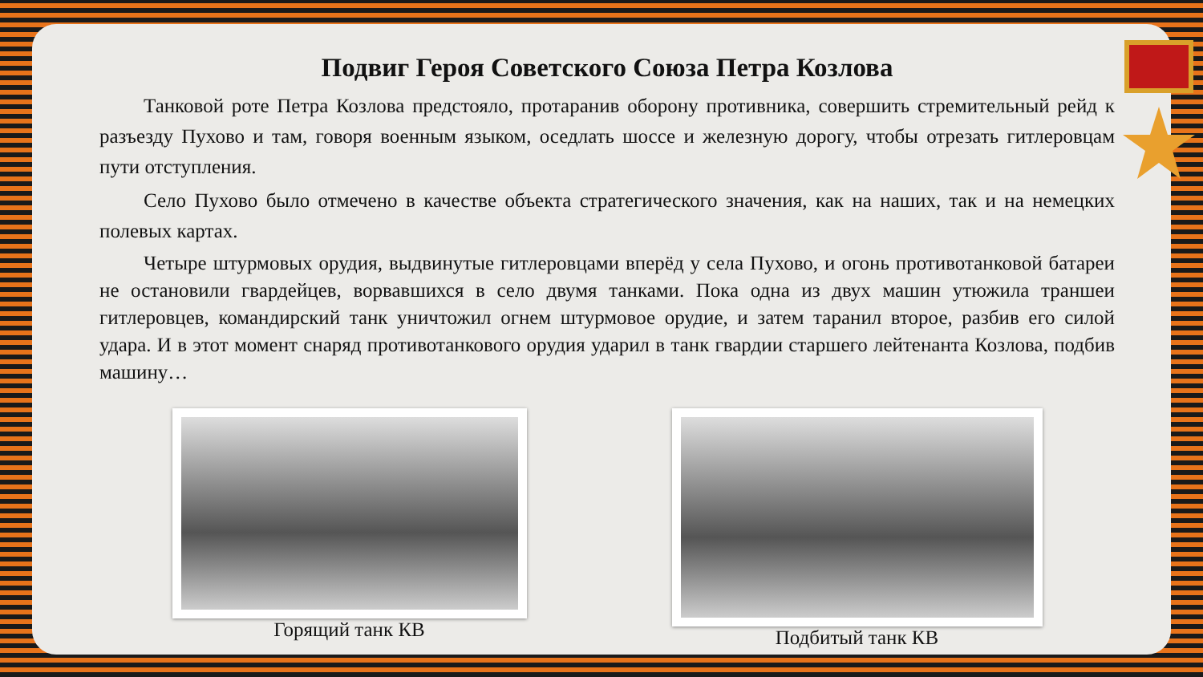Подвиг Героя Советского Союза Петра Козлова
Танковой роте Петра Козлова предстояло, протаранив оборону противника, совершить стремительный рейд к разъезду Пухово и там, говоря военным языком, оседлать шоссе и железную дорогу, чтобы отрезать гитлеровцам пути отступления.
Село Пухово было отмечено в качестве объекта стратегического значения, как на наших, так и на немецких полевых картах.
Четыре штурмовых орудия, выдвинутые гитлеровцами вперёд у села Пухово, и огонь противотанковой батареи не остановили гвардейцев, ворвавшихся в село двумя танками. Пока одна из двух машин утюжила траншеи гитлеровцев, командирский танк уничтожил огнем штурмовое орудие, и затем таранил второе, разбив его силой удара. И в этот момент снаряд противотанкового орудия ударил в танк гвардии старшего лейтенанта Козлова, подбив машину…
Горящий танк КВ Подбитый танк КВ